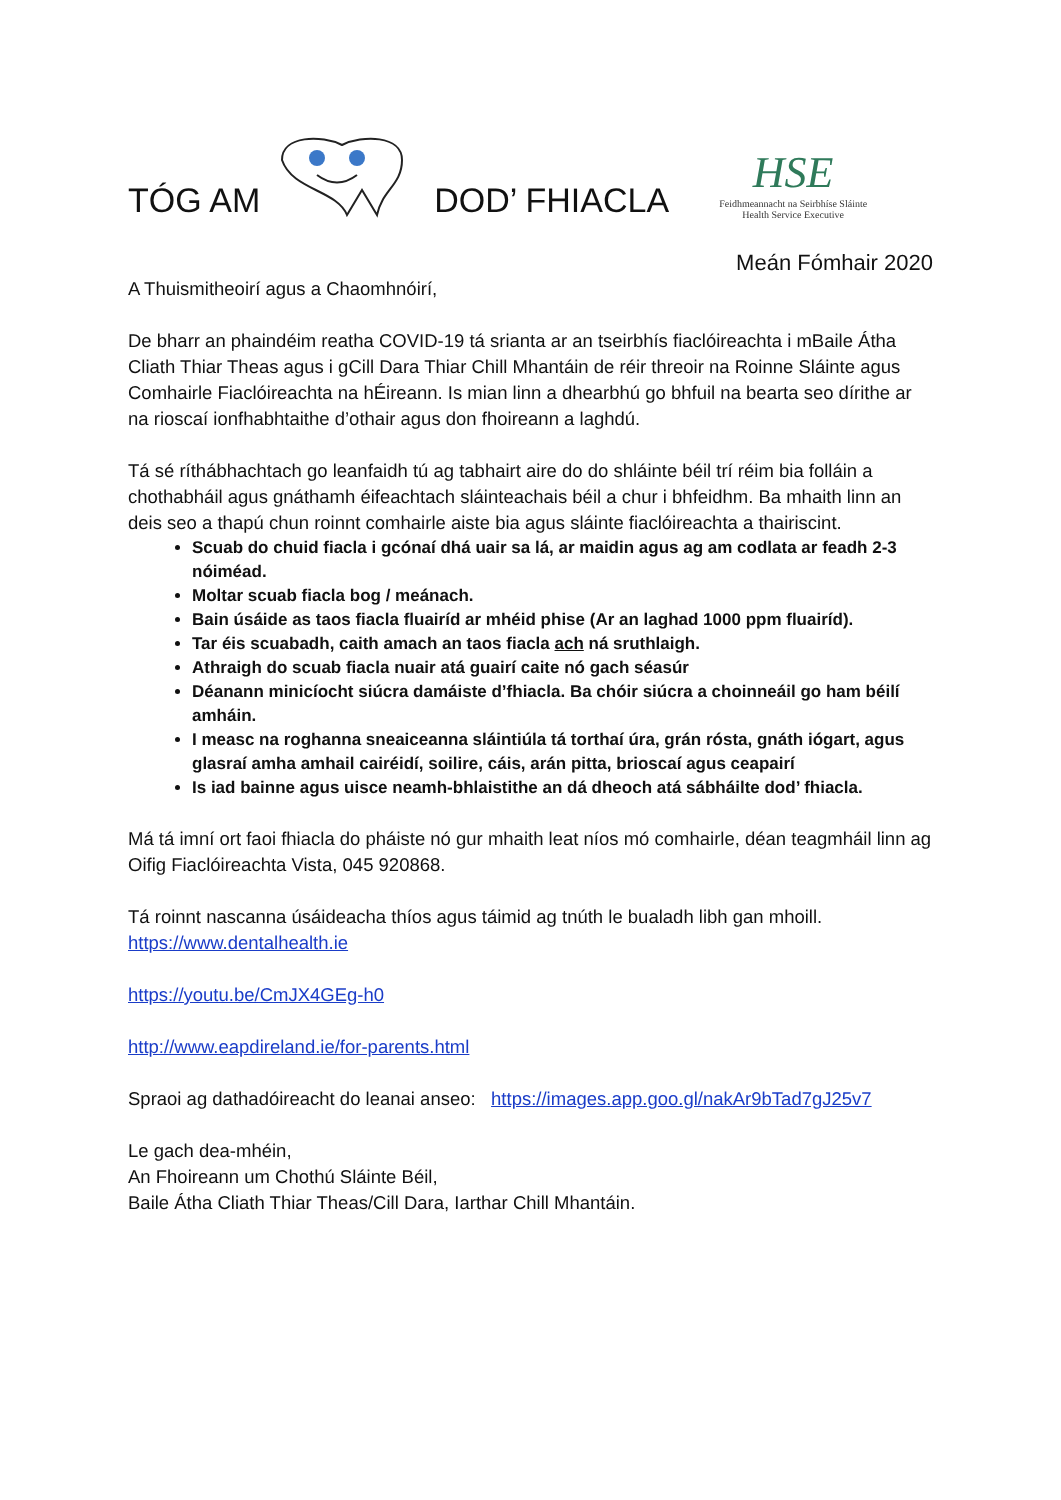TÓG AM DOD’ FHIACLA
HSE
Feidhmeannacht na Seirbhíse Sláinte
Health Service Executive
Meán Fómhair 2020
A Thuismitheoirí agus a Chaomhnóirí,
De bharr an phaindéim reatha COVID-19 tá srianta ar an tseirbhís fiaclóireachta i mBaile Átha Cliath Thiar Theas agus i gCill Dara Thiar Chill Mhantáin de réir threoir na Roinne Sláinte agus Comhairle Fiaclóireachta na hÉireann. Is mian linn a dhearbhú go bhfuil na bearta seo dírithe ar na rioscaí ionfhabhtaithe d’othair agus don fhoireann a laghdú.
Tá sé ríthábhachtach go leanfaidh tú ag tabhairt aire do do shláinte béil trí réim bia folláin a chothabháil agus gnáthamh éifeachtach sláinteachais béil a chur i bhfeidhm. Ba mhaith linn an deis seo a thapú chun roinnt comhairle aiste bia agus sláinte fiaclóireachta a thairiscint.
Scuab do chuid fiacla i gcónaí dhá uair sa lá, ar maidin agus ag am codlata ar feadh 2-3 nóiméad.
Moltar scuab fiacla bog / meánach.
Bain úsáide as taos fiacla fluairíd ar mhéid phise (Ar an laghad 1000 ppm fluairíd).
Tar éis scuabadh, caith amach an taos fiacla ach ná sruthlaigh.
Athraigh do scuab fiacla nuair atá guairí caite nó gach séasúr
Déanann minicíocht siúcra damáiste d’fhiacla. Ba chóir siúcra a choinneáil go ham béilí amháin.
I measc na roghanna sneaiceanna sláintiúla tá torthaí úra, grán rósta, gnáth iógart, agus glasraí amha amhail cairéidí, soilire, cáis, arán pitta, brioscaí agus ceapairí
Is iad bainne agus uisce neamh-bhlaistithe an dá dheoch atá sábháilte dod’ fhiacla.
Má tá imní ort faoi fhiacla do pháiste nó gur mhaith leat níos mó comhairle, déan teagmháil linn ag Oifig Fiaclóireachta Vista, 045 920868.
Tá roinnt nascanna úsáideacha thíos agus táimid ag tnúth le bualadh libh gan mhoill.
https://www.dentalhealth.ie
https://youtu.be/CmJX4GEg-h0
http://www.eapdireland.ie/for-parents.html
Spraoi ag dathadóireacht do leanai anseo: https://images.app.goo.gl/nakAr9bTad7gJ25v7
Le gach dea-mhéin,
An Fhoireann um Chothú Sláinte Béil,
Baile Átha Cliath Thiar Theas/Cill Dara, Iarthar Chill Mhantáin.